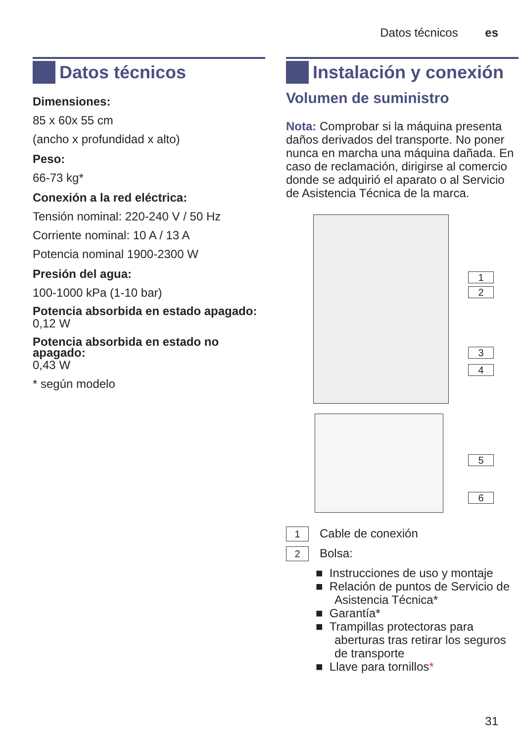Datos técnicos es
Datos técnicos
Dimensiones:
85 x 60x 55 cm
(ancho x profundidad x alto)
Peso:
66-73 kg*
Conexión a la red eléctrica:
Tensión nominal: 220-240 V / 50 Hz
Corriente nominal: 10 A / 13 A
Potencia nominal 1900-2300 W
Presión del agua:
100-1000 kPa (1-10 bar)
Potencia absorbida en estado apagado:
0,12 W
Potencia absorbida en estado no apagado:
0,43 W
* según modelo
Instalación y conexión
Volumen de suministro
Nota: Comprobar si la máquina presenta daños derivados del transporte. No poner nunca en marcha una máquina dañada. En caso de reclamación, dirigirse al comercio donde se adquirió el aparato o al Servicio de Asistencia Técnica de la marca.
1
2
3
4
5
6
1 Cable de conexión
2 Bolsa:
■ Instrucciones de uso y montaje
■ Relación de puntos de Servicio de Asistencia Técnica*
■ Garantía*
■ Trampillas protectoras para aberturas tras retirar los seguros de transporte
■ Llave para tornillos*
31